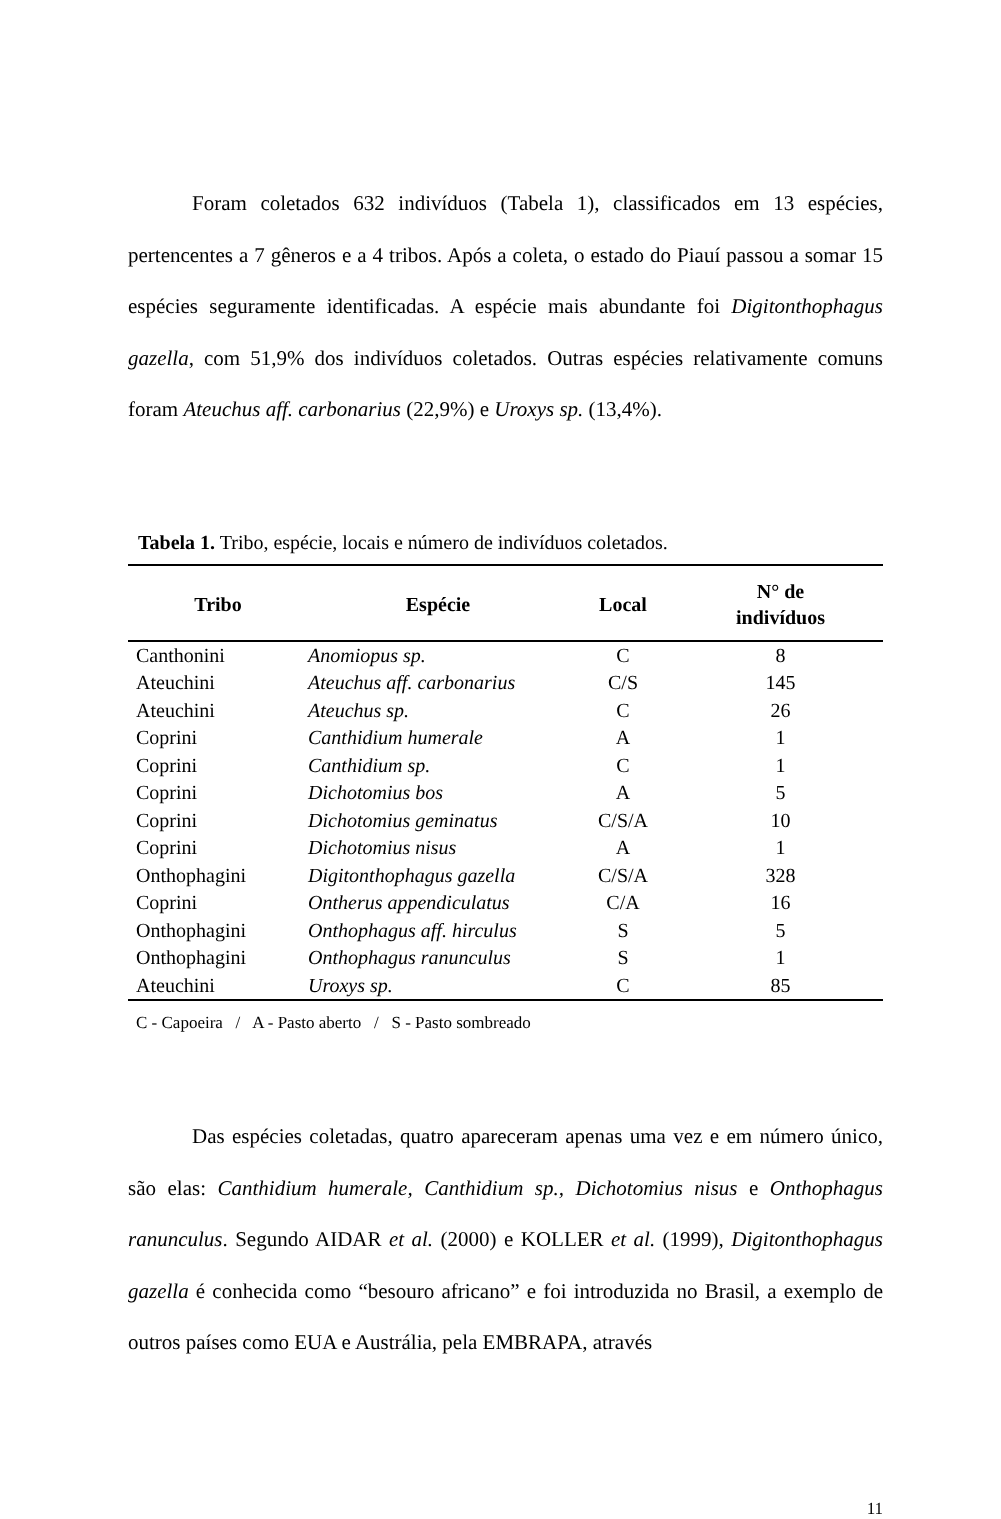Foram coletados 632 indivíduos (Tabela 1), classificados em 13 espécies, pertencentes a 7 gêneros e a 4 tribos. Após a coleta, o estado do Piauí passou a somar 15 espécies seguramente identificadas. A espécie mais abundante foi Digitonthophagus gazella, com 51,9% dos indivíduos coletados. Outras espécies relativamente comuns foram Ateuchus aff. carbonarius (22,9%) e Uroxys sp. (13,4%).
Tabela 1. Tribo, espécie, locais e número de indivíduos coletados.
| Tribo | Espécie | Local | N° de indivíduos |
| --- | --- | --- | --- |
| Canthonini | Anomiopus sp. | C | 8 |
| Ateuchini | Ateuchus aff. carbonarius | C/S | 145 |
| Ateuchini | Ateuchus sp. | C | 26 |
| Coprini | Canthidium humerale | A | 1 |
| Coprini | Canthidium sp. | C | 1 |
| Coprini | Dichotomius bos | A | 5 |
| Coprini | Dichotomius geminatus | C/S/A | 10 |
| Coprini | Dichotomius nisus | A | 1 |
| Onthophagini | Digitonthophagus gazella | C/S/A | 328 |
| Coprini | Ontherus appendiculatus | C/A | 16 |
| Onthophagini | Onthophagus aff. hirculus | S | 5 |
| Onthophagini | Onthophagus ranunculus | S | 1 |
| Ateuchini | Uroxys sp. | C | 85 |
C - Capoeira / A - Pasto aberto / S - Pasto sombreado
Das espécies coletadas, quatro apareceram apenas uma vez e em número único, são elas: Canthidium humerale, Canthidium sp., Dichotomius nisus e Onthophagus ranunculus. Segundo AIDAR et al. (2000) e KOLLER et al. (1999), Digitonthophagus gazella é conhecida como “besouro africano” e foi introduzida no Brasil, a exemplo de outros países como EUA e Austrália, pela EMBRAPA, através
11